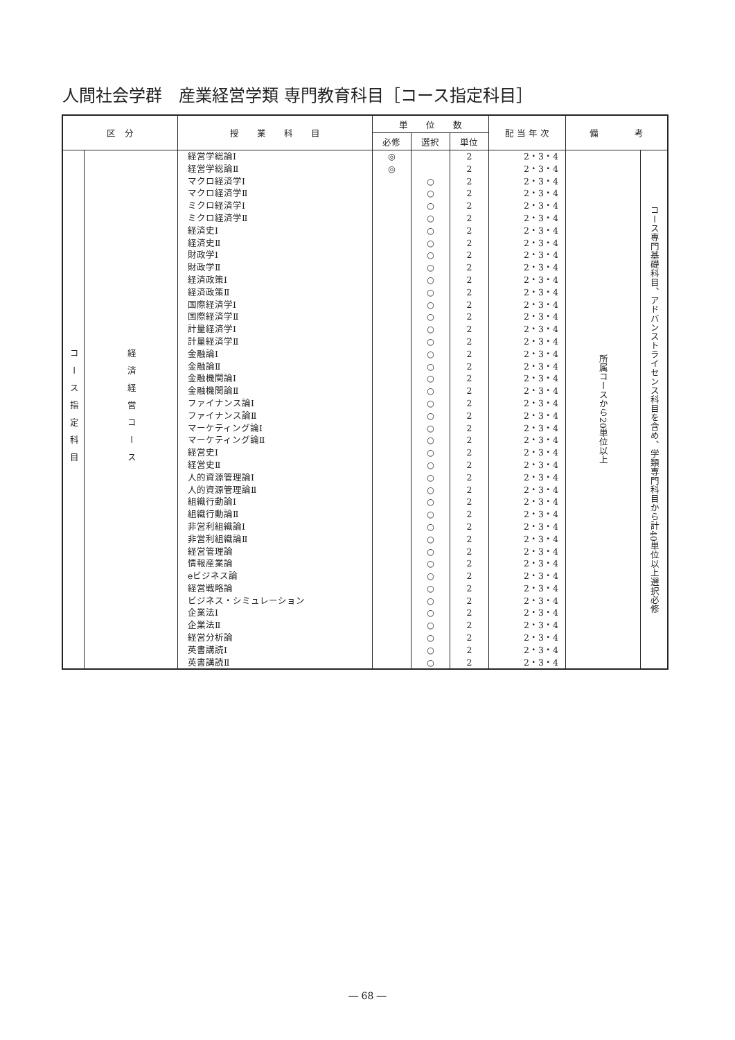人間社会学群　産業経営学類 専門教育科目［コース指定科目］
| 区 分 | | 授 業 科 目 | 単 位 数 | | | 配 当 年 次 | 備 考 | |
| --- | --- | --- | --- | --- | --- | --- | --- | --- |
| | | | 必修 | 選択 | 単位 | | | |
| コース指定科目 | 経済経営コース | 経営学総論Ⅰ 経営学総論Ⅱ マクロ経済学Ⅰ マクロ経済学Ⅱ ミクロ経済学Ⅰ ミクロ経済学Ⅱ 経済史Ⅰ 経済史Ⅱ 財政学Ⅰ 財政学Ⅱ 経済政策Ⅰ 経済政策Ⅱ 国際経済学Ⅰ 国際経済学Ⅱ 計量経済学Ⅰ 計量経済学Ⅱ 金融論Ⅰ 金融論Ⅱ 金融機関論Ⅰ 金融機関論Ⅱ ファイナンス論Ⅰ ファイナンス論Ⅱ マーケティング論Ⅰ マーケティング論Ⅱ 経営史Ⅰ 経営史Ⅱ 人的資源管理論Ⅰ 人的資源管理論Ⅱ 組織行動論Ⅰ 組織行動論Ⅱ 非営利組織論Ⅰ 非営利組織論Ⅱ 経営管理論 情報産業論 eビジネス論 経営戦略論 ビジネス・シミュレーション 企業法Ⅰ 企業法Ⅱ 経営分析論 英書講読Ⅰ 英書講読Ⅱ | ◎ ◎ | ○ ○ ○ ○ ○ ○ ○ ○ ○ ○ ○ ○ ○ ○ ○ ○ ○ ○ ○ ○ ○ ○ ○ ○ ○ ○ ○ ○ ○ ○ ○ ○ ○ ○ ○ ○ ○ ○ ○ ○ | 2 2 2 2 2 2 2 2 2 2 2 2 2 2 2 2 2 2 2 2 2 2 2 2 2 2 2 2 2 2 2 2 2 2 2 2 2 2 2 2 2 2 | 2・3・4 2・3・4 2・3・4 2・3・4 2・3・4 2・3・4 2・3・4 2・3・4 2・3・4 2・3・4 2・3・4 2・3・4 2・3・4 2・3・4 2・3・4 2・3・4 2・3・4 2・3・4 2・3・4 2・3・4 2・3・4 2・3・4 2・3・4 2・3・4 2・3・4 2・3・4 2・3・4 2・3・4 2・3・4 2・3・4 2・3・4 2・3・4 2・3・4 2・3・4 2・3・4 2・3・4 2・3・4 2・3・4 2・3・4 2・3・4 2・3・4 2・3・4 | 所属コースから20単位以上 | コース専門基礎科目、アドバンストライセンス科目を含め、学類専門科目から計40単位以上選択必修 |
― 68 ―